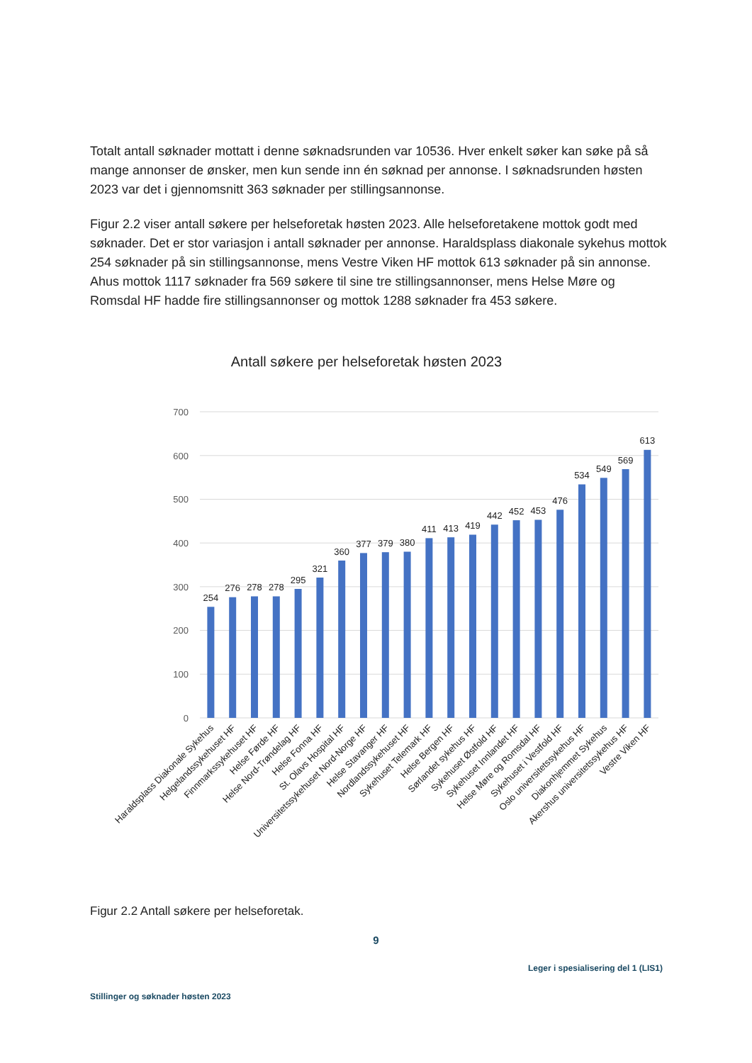Totalt antall søknader mottatt i denne søknadsrunden var 10536. Hver enkelt søker kan søke på så mange annonser de ønsker, men kun sende inn én søknad per annonse. I søknadsrunden høsten 2023 var det i gjennomsnitt 363 søknader per stillingsannonse.
Figur 2.2 viser antall søkere per helseforetak høsten 2023. Alle helseforetakene mottok godt med søknader. Det er stor variasjon i antall søknader per annonse. Haraldsplass diakonale sykehus mottok 254 søknader på sin stillingsannonse, mens Vestre Viken HF mottok 613 søknader på sin annonse. Ahus mottok 1117 søknader fra 569 søkere til sine tre stillingsannonser, mens Helse Møre og Romsdal HF hadde fire stillingsannonser og mottok 1288 søknader fra 453 søkere.
Antall søkere per helseforetak høsten 2023
700
600
500
400
300
200
100
0
254
276
278
278
295
321
360
377
379
380
411
413
419
442
452
453
476
534
549
569
613
Haraldsplass Diakonale Sykehus
Helgelandssykehuset HF
Finnmarkssykehuset HF
Helse Førde HF
Helse Nord-Trøndelag HF
Helse Fonna HF
St. Olavs Hospital HF
Universitetssykehuset Nord-Norge HF
Helse Stavanger HF
Nordlandssykehuset HF
Sykehuset Telemark HF
Helse Bergen HF
Sørlandet sykehus HF
Sykehuset Østfold HF
Sykehuset Innlandet HF
Helse Møre og Romsdal HF
Sykehuset i Vestfold HF
Oslo universitetssykehus HF
Diakonhjemmet Sykehus
Akershus universitetssykehus HF
Vestre Viken HF
Figur 2.2 Antall søkere per helseforetak.
9
Leger i spesialisering del 1 (LIS1)
Stillinger og søknader høsten 2023